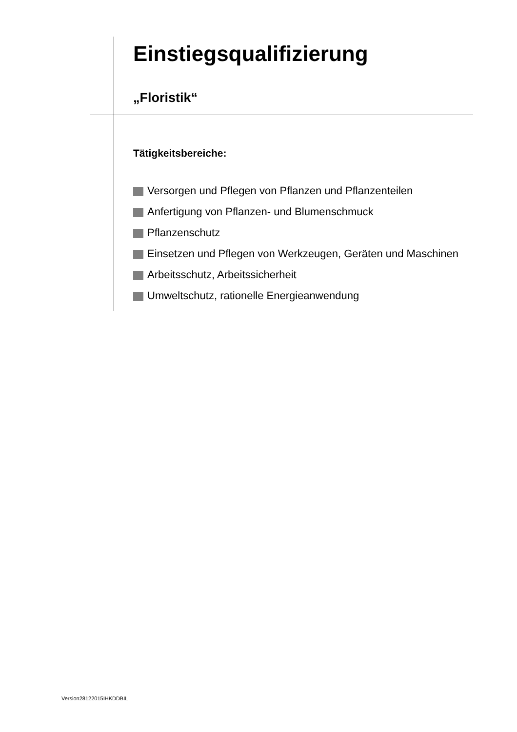Einstiegsqualifizierung
„Floristik“
Tätigkeitsbereiche:
Versorgen und Pflegen von Pflanzen und Pflanzenteilen
Anfertigung von Pflanzen- und Blumenschmuck
Pflanzenschutz
Einsetzen und Pflegen von Werkzeugen, Geräten und Maschinen
Arbeitsschutz, Arbeitssicherheit
Umweltschutz, rationelle Energieanwendung
Version28122015IHKDDBIL